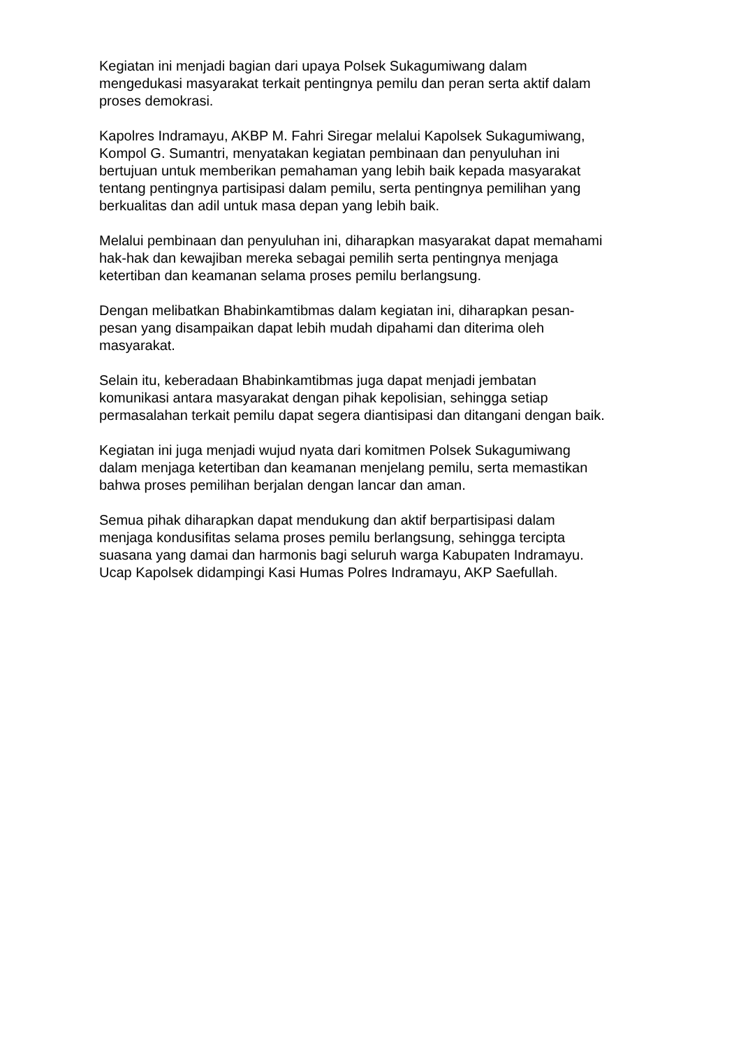Kegiatan ini menjadi bagian dari upaya Polsek Sukagumiwang dalam
mengedukasi masyarakat terkait pentingnya pemilu dan peran serta aktif dalam
proses demokrasi.
Kapolres Indramayu, AKBP M. Fahri Siregar melalui Kapolsek Sukagumiwang,
Kompol G. Sumantri, menyatakan kegiatan pembinaan dan penyuluhan ini
bertujuan untuk memberikan pemahaman yang lebih baik kepada masyarakat
tentang pentingnya partisipasi dalam pemilu, serta pentingnya pemilihan yang
berkualitas dan adil untuk masa depan yang lebih baik.
Melalui pembinaan dan penyuluhan ini, diharapkan masyarakat dapat memahami
hak-hak dan kewajiban mereka sebagai pemilih serta pentingnya menjaga
ketertiban dan keamanan selama proses pemilu berlangsung.
Dengan melibatkan Bhabinkamtibmas dalam kegiatan ini, diharapkan pesan-
pesan yang disampaikan dapat lebih mudah dipahami dan diterima oleh
masyarakat.
Selain itu, keberadaan Bhabinkamtibmas juga dapat menjadi jembatan
komunikasi antara masyarakat dengan pihak kepolisian, sehingga setiap
permasalahan terkait pemilu dapat segera diantisipasi dan ditangani dengan baik.
Kegiatan ini juga menjadi wujud nyata dari komitmen Polsek Sukagumiwang
dalam menjaga ketertiban dan keamanan menjelang pemilu, serta memastikan
bahwa proses pemilihan berjalan dengan lancar dan aman.
Semua pihak diharapkan dapat mendukung dan aktif berpartisipasi dalam
menjaga kondusifitas selama proses pemilu berlangsung, sehingga tercipta
suasana yang damai dan harmonis bagi seluruh warga Kabupaten Indramayu.
Ucap Kapolsek didampingi Kasi Humas Polres Indramayu, AKP Saefullah.